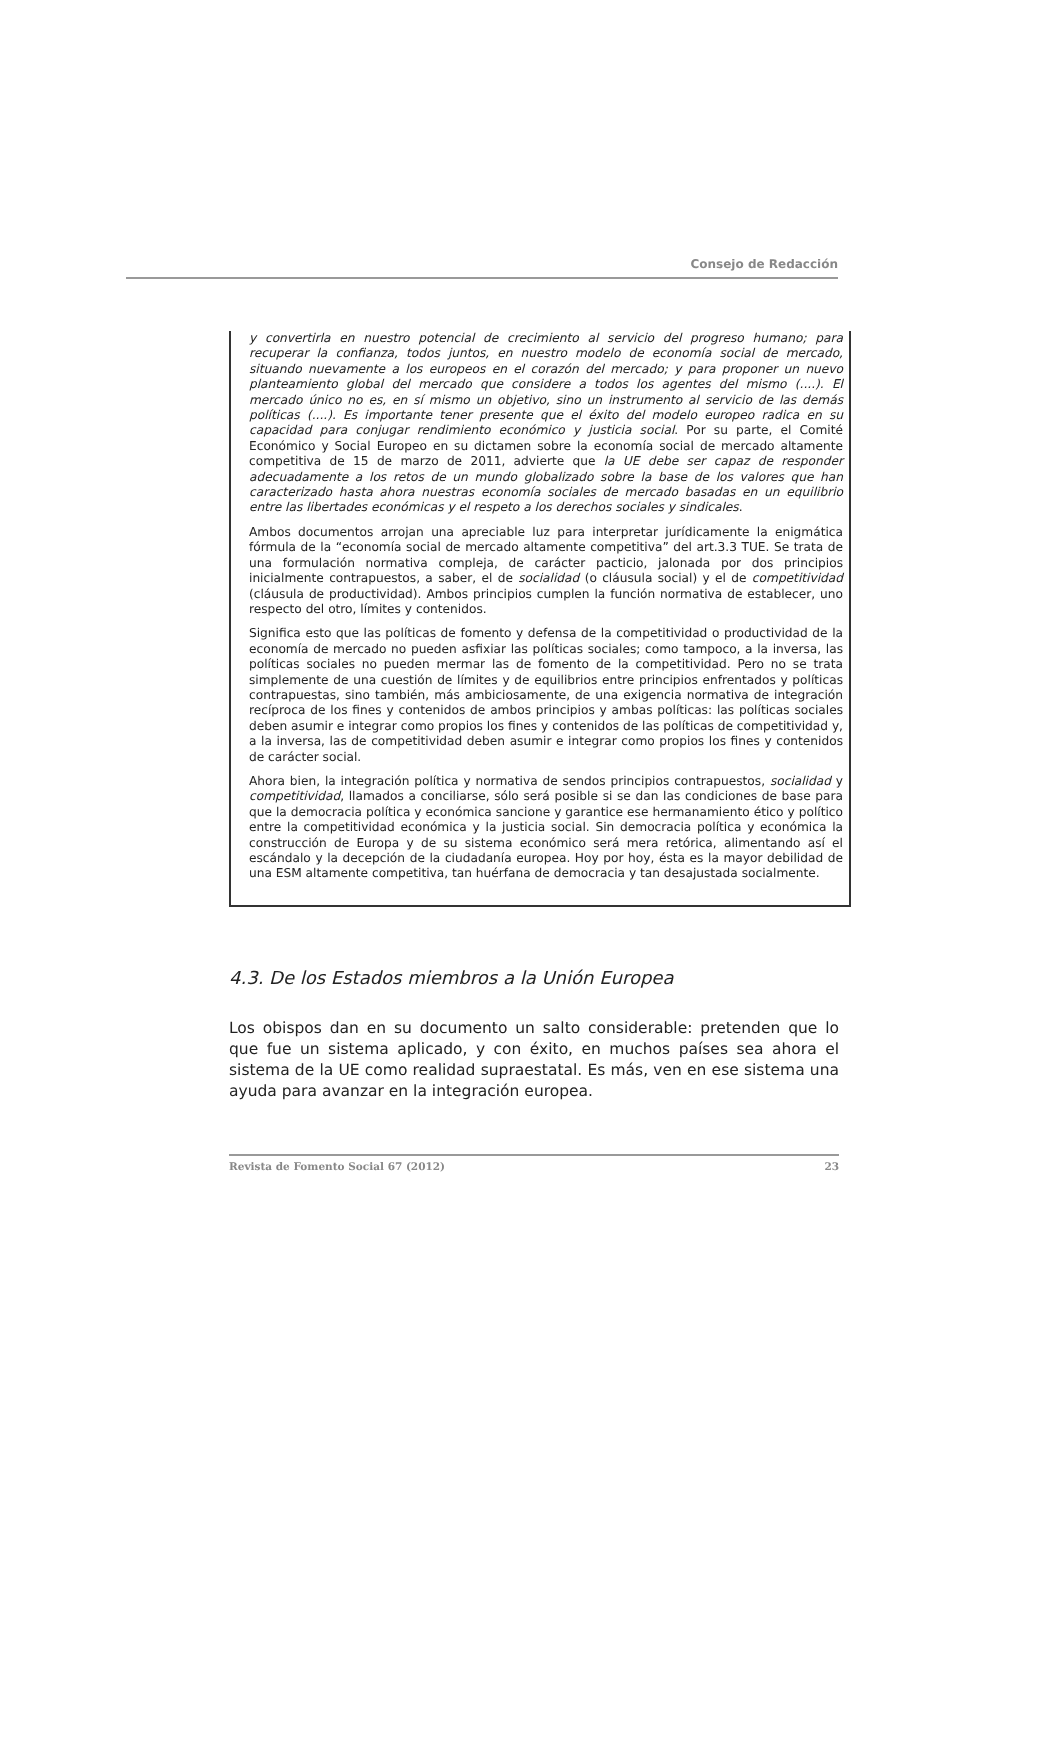Consejo de Redacción
y convertirla en nuestro potencial de crecimiento al servicio del progreso humano; para recuperar la confianza, todos juntos, en nuestro modelo de economía social de mercado, situando nuevamente a los europeos en el corazón del mercado; y para proponer un nuevo planteamiento global del mercado que considere a todos los agentes del mismo (....). El mercado único no es, en sí mismo un objetivo, sino un instrumento al servicio de las demás políticas (....). Es importante tener presente que el éxito del modelo europeo radica en su capacidad para conjugar rendimiento económico y justicia social. Por su parte, el Comité Económico y Social Europeo en su dictamen sobre la economía social de mercado altamente competitiva de 15 de marzo de 2011, advierte que la UE debe ser capaz de responder adecuadamente a los retos de un mundo globalizado sobre la base de los valores que han caracterizado hasta ahora nuestras economía sociales de mercado basadas en un equilibrio entre las libertades económicas y el respeto a los derechos sociales y sindicales.
Ambos documentos arrojan una apreciable luz para interpretar jurídicamente la enigmática fórmula de la “economía social de mercado altamente competitiva” del art.3.3 TUE. Se trata de una formulación normativa compleja, de carácter pacticio, jalonada por dos principios inicialmente contrapuestos, a saber, el de socialidad (o cláusula social) y el de competitividad (cláusula de productividad). Ambos principios cumplen la función normativa de establecer, uno respecto del otro, límites y contenidos.
Significa esto que las políticas de fomento y defensa de la competitividad o productividad de la economía de mercado no pueden asfixiar las políticas sociales; como tampoco, a la inversa, las políticas sociales no pueden mermar las de fomento de la competitividad. Pero no se trata simplemente de una cuestión de límites y de equilibrios entre principios enfrentados y políticas contrapuestas, sino también, más ambiciosamente, de una exigencia normativa de integración recíproca de los fines y contenidos de ambos principios y ambas políticas: las políticas sociales deben asumir e integrar como propios los fines y contenidos de las políticas de competitividad y, a la inversa, las de competitividad deben asumir e integrar como propios los fines y contenidos de carácter social.
Ahora bien, la integración política y normativa de sendos principios contrapuestos, socialidad y competitividad, llamados a conciliarse, sólo será posible si se dan las condiciones de base para que la democracia política y económica sancione y garantice ese hermanamiento ético y político entre la competitividad económica y la justicia social. Sin democracia política y económica la construcción de Europa y de su sistema económico será mera retórica, alimentando así el escándalo y la decepción de la ciudadanía europea. Hoy por hoy, ésta es la mayor debilidad de una ESM altamente competitiva, tan huérfana de democracia y tan desajustada socialmente.
4.3. De los Estados miembros a la Unión Europea
Los obispos dan en su documento un salto considerable: pretenden que lo que fue un sistema aplicado, y con éxito, en muchos países sea ahora el sistema de la UE como realidad supraestatal. Es más, ven en ese sistema una ayuda para avanzar en la integración europea.
Revista de Fomento Social 67 (2012) 23